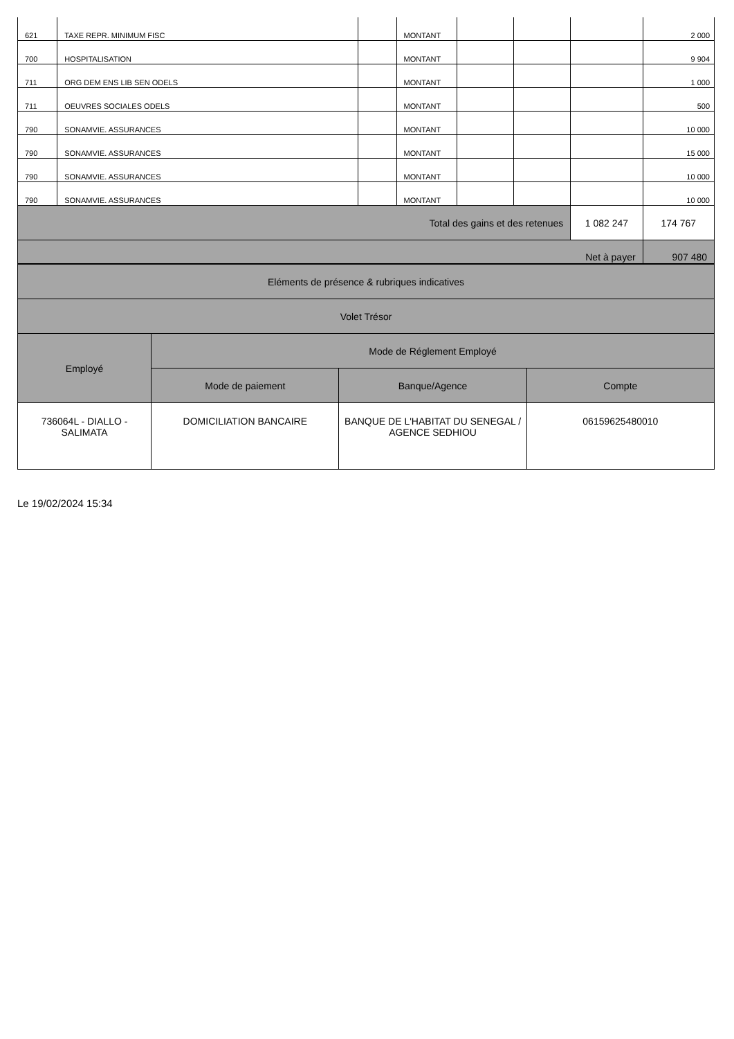| 621 | TAXE REPR. MINIMUM FISC | | MONTANT | | | | 2 000 |
| 700 | HOSPITALISATION | | MONTANT | | | | 9 904 |
| 711 | ORG DEM ENS LIB SEN ODELS | | MONTANT | | | | 1 000 |
| 711 | OEUVRES SOCIALES ODELS | | MONTANT | | | | 500 |
| 790 | SONAMVIE. ASSURANCES | | MONTANT | | | | 10 000 |
| 790 | SONAMVIE. ASSURANCES | | MONTANT | | | | 15 000 |
| 790 | SONAMVIE. ASSURANCES | | MONTANT | | | | 10 000 |
| 790 | SONAMVIE. ASSURANCES | | MONTANT | | | | 10 000 |
| Total des gains et des retenues | | | | | | 1 082 247 | 174 767 |
| Net à payer | | | | | | | 907 480 |
| Eléments de présence & rubriques indicatives | | | |
| --- | --- | --- | --- |
| Volet Trésor | | | |
| Employé | Mode de Réglement Employé | | |
| | Mode de paiement | Banque/Agence | Compte |
| 736064L - DIALLO - SALIMATA | DOMICILIATION BANCAIRE | BANQUE DE L'HABITAT DU SENEGAL / AGENCE SEDHIOU | 06159625480010 |
Le 19/02/2024 15:34